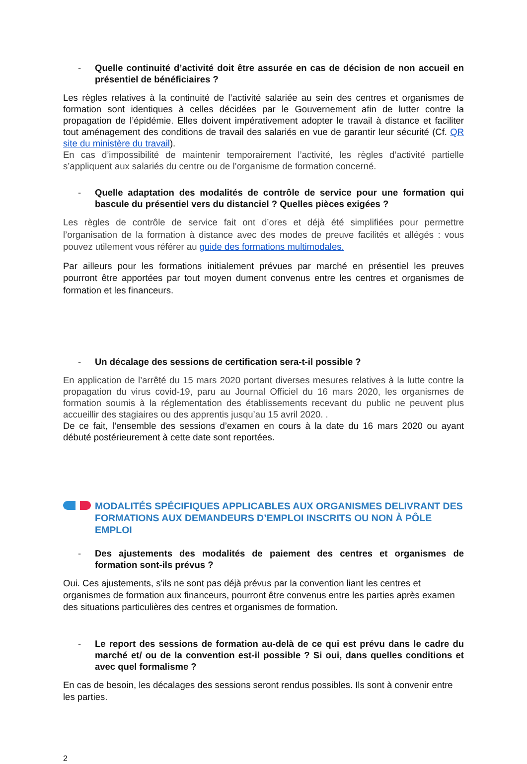- Quelle continuité d’activité doit être assurée en cas de décision de non accueil en présentiel de bénéficiaires ?
Les règles relatives à la continuité de l’activité salariée au sein des centres et organismes de formation sont identiques à celles décidées par le Gouvernement afin de lutter contre la propagation de l’épidémie. Elles doivent impérativement adopter le travail à distance et faciliter tout aménagement des conditions de travail des salariés en vue de garantir leur sécurité (Cf. QR site du ministère du travail).
En cas d’impossibilité de maintenir temporairement l’activité, les règles d’activité partielle s’appliquent aux salariés du centre ou de l’organisme de formation concerné.
- Quelle adaptation des modalités de contrôle de service pour une formation qui bascule du présentiel vers du distanciel ? Quelles pièces exigées ?
Les règles de contrôle de service fait ont d’ores et déjà été simplifiées pour permettre l’organisation de la formation à distance avec des modes de preuve facilités et allégés : vous pouvez utilement vous référer au guide des formations multimodales.
Par ailleurs pour les formations initialement prévues par marché en présentiel les preuves pourront être apportées par tout moyen dument convenus entre les centres et organismes de formation et les financeurs.
- Un décalage des sessions de certification sera-t-il possible ?
En application de l’arrêté du 15 mars 2020 portant diverses mesures relatives à la lutte contre la propagation du virus covid-19, paru au Journal Officiel du 16 mars 2020, les organismes de formation soumis à la réglementation des établissements recevant du public ne peuvent plus accueillir des stagiaires ou des apprentis jusqu’au 15 avril 2020. .
De ce fait, l’ensemble des sessions d’examen en cours à la date du 16 mars 2020 ou ayant débuté postérieurement à cette date sont reportées.
MODALITÉS SPÉCIFIQUES APPLICABLES AUX ORGANISMES DELIVRANT DES FORMATIONS AUX DEMANDEURS D’EMPLOI INSCRITS OU NON À PÔLE EMPLOI
- Des ajustements des modalités de paiement des centres et organismes de formation sont-ils prévus ?
Oui. Ces ajustements, s’ils ne sont pas déjà prévus par la convention liant les centres et organismes de formation aux financeurs, pourront être convenus entre les parties après examen des situations particulières des centres et organismes de formation.
- Le report des sessions de formation au-delà de ce qui est prévu dans le cadre du marché et/ ou de la convention est-il possible ? Si oui, dans quelles conditions et avec quel formalisme ?
En cas de besoin, les décalages des sessions seront rendus possibles. Ils sont à convenir entre les parties.
2